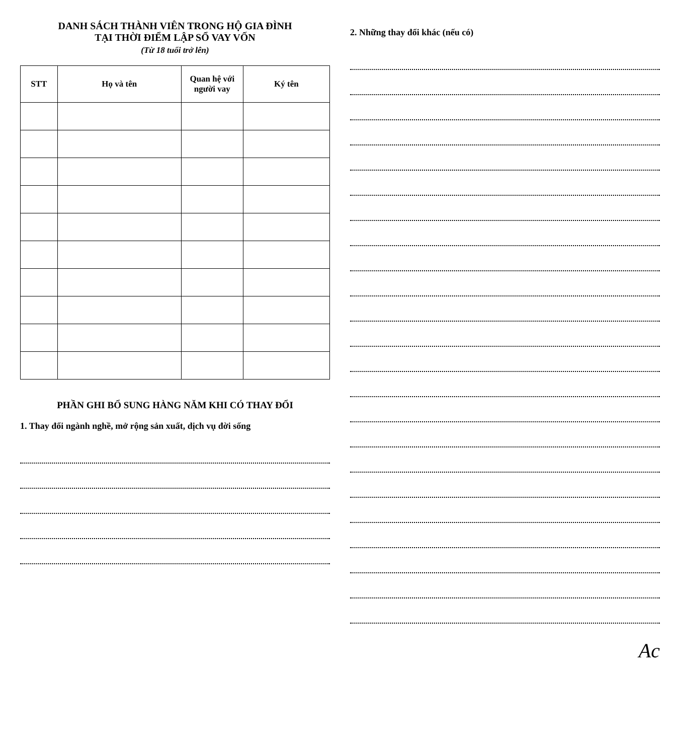DANH SÁCH THÀNH VIÊN TRONG HỘ GIA ĐÌNH
TẠI THỜI ĐIỂM LẬP SỔ VAY VỐN
(Từ 18 tuổi trở lên)
| STT | Họ và tên | Quan hệ với người vay | Ký tên |
| --- | --- | --- | --- |
PHẦN GHI BỔ SUNG HÀNG NĂM KHI CÓ THAY ĐỔI
1. Thay đổi ngành nghề, mở rộng sản xuất, dịch vụ đời sống
2. Những thay đổi khác (nếu có)
Ac